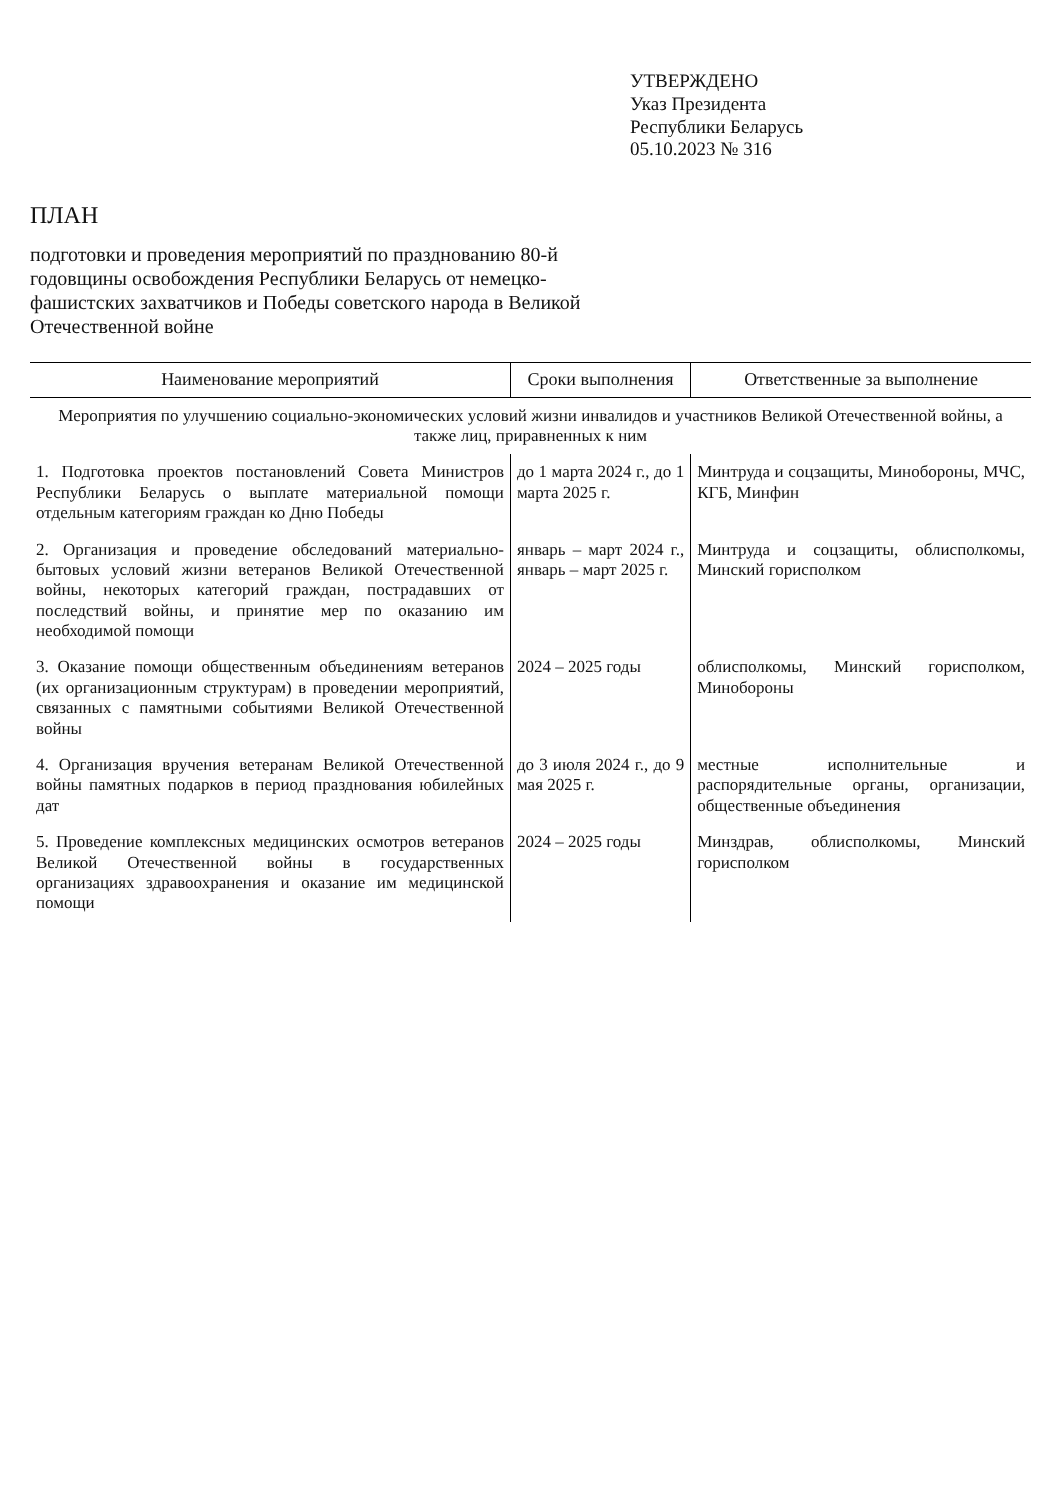УТВЕРЖДЕНО
Указ Президента
Республики Беларусь
05.10.2023 № 316
ПЛАН
подготовки и проведения мероприятий по празднованию 80-й годовщины освобождения Республики Беларусь от немецко-фашистских захватчиков и Победы советского народа в Великой Отечественной войне
| Наименование мероприятий | Сроки выполнения | Ответственные за выполнение |
| --- | --- | --- |
| Мероприятия по улучшению социально-экономических условий жизни инвалидов и участников Великой Отечественной войны, а также лиц, приравненных к ним | | |
| 1. Подготовка проектов постановлений Совета Министров Республики Беларусь о выплате материальной помощи отдельным категориям граждан ко Дню Победы | до 1 марта 2024 г., до 1 марта 2025 г. | Минтруда и соцзащиты, Минобороны, МЧС, КГБ, Минфин |
| 2. Организация и проведение обследований материально-бытовых условий жизни ветеранов Великой Отечественной войны, некоторых категорий граждан, пострадавших от последствий войны, и принятие мер по оказанию им необходимой помощи | январь – март 2024 г., январь – март 2025 г. | Минтруда и соцзащиты, облисполкомы, Минский горисполком |
| 3. Оказание помощи общественным объединениям ветеранов (их организационным структурам) в проведении мероприятий, связанных с памятными событиями Великой Отечественной войны | 2024 – 2025 годы | облисполкомы, Минский горисполком, Минобороны |
| 4. Организация вручения ветеранам Великой Отечественной войны памятных подарков в период празднования юбилейных дат | до 3 июля 2024 г., до 9 мая 2025 г. | местные исполнительные и распорядительные органы, организации, общественные объединения |
| 5. Проведение комплексных медицинских осмотров ветеранов Великой Отечественной войны в государственных организациях здравоохранения и оказание им медицинской помощи | 2024 – 2025 годы | Минздрав, облисполкомы, Минский горисполком |